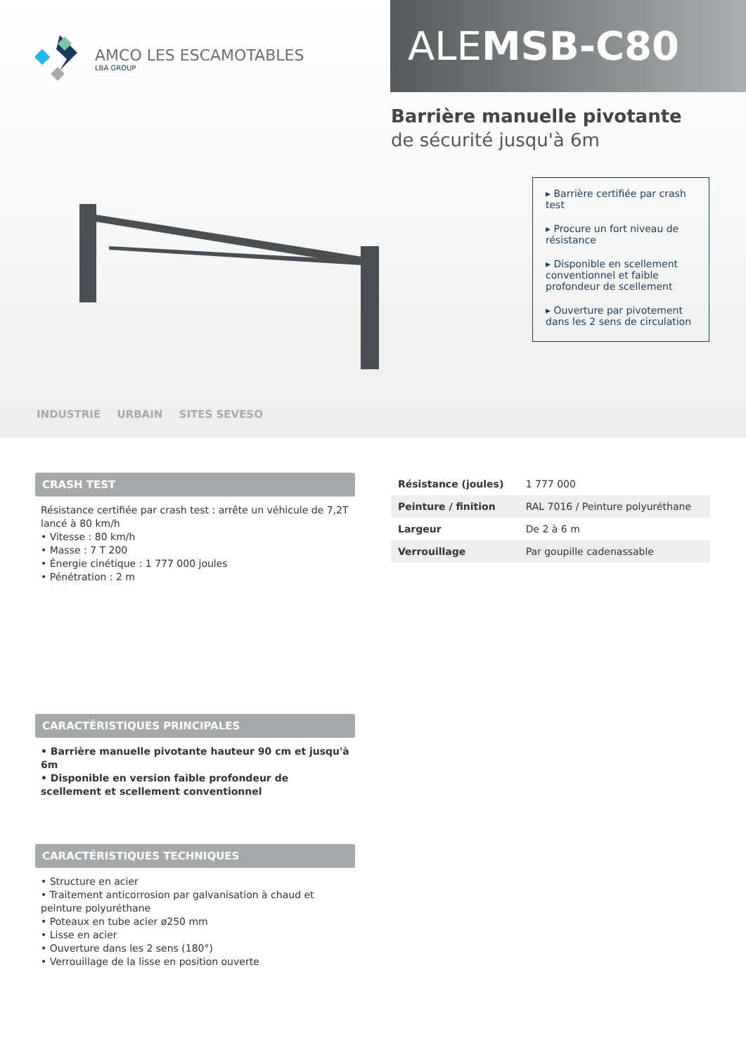AMCO LES ESCAMOTABLES
LBA GROUP
ALEMSB-C80
Barrière manuelle pivotante
de sécurité jusqu'à 6m
▸ Barrière certifiée par crash test
▸ Procure un fort niveau de résistance
▸ Disponible en scellement conventionnel et faible profondeur de scellement
▸ Ouverture par pivotement dans les 2 sens de circulation
INDUSTRIE URBAIN SITES SEVESO
CRASH TEST
Résistance certifiée par crash test : arrête un véhicule de 7,2T lancé à 80 km/h
• Vitesse : 80 km/h
• Masse : 7 T 200
• Énergie cinétique : 1 777 000 joules
• Pénétration : 2 m
| Résistance (joules) | 1 777 000 |
| Peinture / finition | RAL 7016 / Peinture polyuréthane |
| Largeur | De 2 à 6 m |
| Verrouillage | Par goupille cadenassable |
CARACTÉRISTIQUES PRINCIPALES
• Barrière manuelle pivotante hauteur 90 cm et jusqu'à 6m
• Disponible en version faible profondeur de scellement et scellement conventionnel
CARACTÉRISTIQUES TECHNIQUES
• Structure en acier
• Traitement anticorrosion par galvanisation à chaud et peinture polyuréthane
• Poteaux en tube acier ø250 mm
• Lisse en acier
• Ouverture dans les 2 sens (180°)
• Verrouillage de la lisse en position ouverte